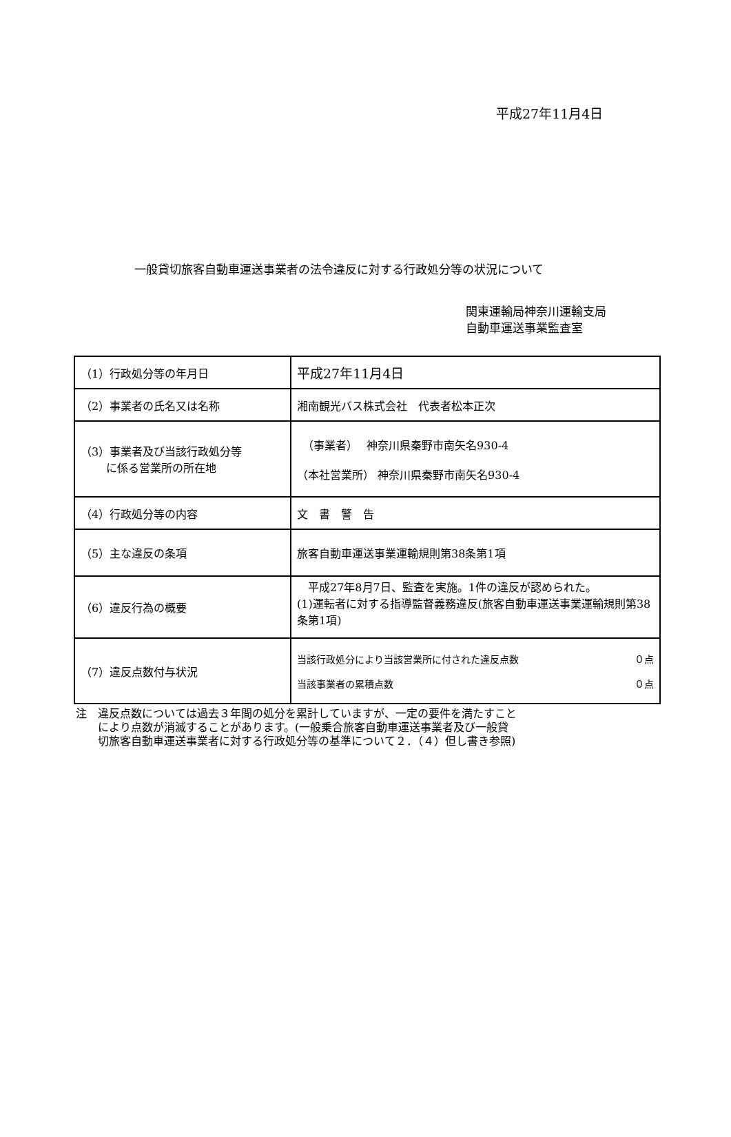平成27年11月4日
一般貸切旅客自動車運送事業者の法令違反に対する行政処分等の状況について
関東運輸局神奈川運輸支局
自動車運送事業監査室
| （1）行政処分等の年月日 | 平成27年11月4日 |
| （2）事業者の氏名又は名称 | 湘南観光バス株式会社 代表者松本正次 |
| （3）事業者及び当該行政処分等 に係る営業所の所在地 | （事業者） 神奈川県秦野市南矢名930-4 （本社営業所） 神奈川県秦野市南矢名930-4 |
| （4）行政処分等の内容 | 文 書 警 告 |
| （5）主な違反の条項 | 旅客自動車運送事業運輸規則第38条第1項 |
| （6）違反行為の概要 | 平成27年8月7日、監査を実施。1件の違反が認められた。 (1)運転者に対する指導監督義務違反(旅客自動車運送事業運輸規則第38条第1項) |
| （7）違反点数付与状況 | 当該行政処分により当該営業所に付された違反点数 ０点 当該事業者の累積点数 ０点 |
注　違反点数については過去３年間の処分を累計していますが、一定の要件を満たすこと
　　により点数が消滅することがあります。(一般乗合旅客自動車運送事業者及び一般貸
　　切旅客自動車運送事業者に対する行政処分等の基準について２．（４）但し書き参照)